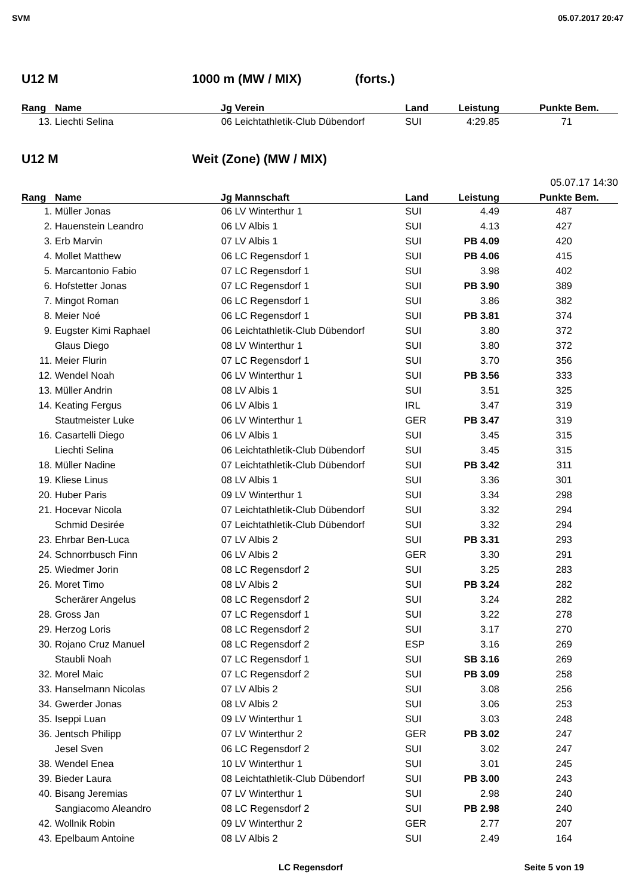SVM 05.07.2017 20:47
U12 M 1000 m (MW / MIX) (forts.)
| Rang | Name | Jg | Verein | Land | Leistung | Punkte | Bem. |
| --- | --- | --- | --- | --- | --- | --- | --- |
| 13. | Liechti Selina | 06 | Leichtathletik-Club Dübendorf | SUI | 4:29.85 | 71 | |
U12 M Weit (Zone) (MW / MIX)
05.07.17 14:30
| Rang | Name | Jg | Mannschaft | Land | Leistung | Punkte | Bem. |
| --- | --- | --- | --- | --- | --- | --- | --- |
| 1. | Müller Jonas | 06 | LV Winterthur 1 | SUI | 4.49 | 487 | |
| 2. | Hauenstein Leandro | 06 | LV Albis 1 | SUI | 4.13 | 427 | |
| 3. | Erb Marvin | 07 | LV Albis 1 | SUI | PB 4.09 | 420 | |
| 4. | Mollet Matthew | 06 | LC Regensdorf 1 | SUI | PB 4.06 | 415 | |
| 5. | Marcantonio Fabio | 07 | LC Regensdorf 1 | SUI | 3.98 | 402 | |
| 6. | Hofstetter Jonas | 07 | LC Regensdorf 1 | SUI | PB 3.90 | 389 | |
| 7. | Mingot Roman | 06 | LC Regensdorf 1 | SUI | 3.86 | 382 | |
| 8. | Meier Noé | 06 | LC Regensdorf 1 | SUI | PB 3.81 | 374 | |
| 9. | Eugster Kimi Raphael | 06 | Leichtathletik-Club Dübendorf | SUI | 3.80 | 372 | |
| | Glaus Diego | 08 | LV Winterthur 1 | SUI | 3.80 | 372 | |
| 11. | Meier Flurin | 07 | LC Regensdorf 1 | SUI | 3.70 | 356 | |
| 12. | Wendel Noah | 06 | LV Winterthur 1 | SUI | PB 3.56 | 333 | |
| 13. | Müller Andrin | 08 | LV Albis 1 | SUI | 3.51 | 325 | |
| 14. | Keating Fergus | 06 | LV Albis 1 | IRL | 3.47 | 319 | |
| | Stautmeister Luke | 06 | LV Winterthur 1 | GER | PB 3.47 | 319 | |
| 16. | Casartelli Diego | 06 | LV Albis 1 | SUI | 3.45 | 315 | |
| | Liechti Selina | 06 | Leichtathletik-Club Dübendorf | SUI | 3.45 | 315 | |
| 18. | Müller Nadine | 07 | Leichtathletik-Club Dübendorf | SUI | PB 3.42 | 311 | |
| 19. | Kliese Linus | 08 | LV Albis 1 | SUI | 3.36 | 301 | |
| 20. | Huber Paris | 09 | LV Winterthur 1 | SUI | 3.34 | 298 | |
| 21. | Hocevar Nicola | 07 | Leichtathletik-Club Dübendorf | SUI | 3.32 | 294 | |
| | Schmid Desirée | 07 | Leichtathletik-Club Dübendorf | SUI | 3.32 | 294 | |
| 23. | Ehrbar Ben-Luca | 07 | LV Albis 2 | SUI | PB 3.31 | 293 | |
| 24. | Schnorrbusch Finn | 06 | LV Albis 2 | GER | 3.30 | 291 | |
| 25. | Wiedmer Jorin | 08 | LC Regensdorf 2 | SUI | 3.25 | 283 | |
| 26. | Moret Timo | 08 | LV Albis 2 | SUI | PB 3.24 | 282 | |
| | Scherärer Angelus | 08 | LC Regensdorf 2 | SUI | 3.24 | 282 | |
| 28. | Gross Jan | 07 | LC Regensdorf 1 | SUI | 3.22 | 278 | |
| 29. | Herzog Loris | 08 | LC Regensdorf 2 | SUI | 3.17 | 270 | |
| 30. | Rojano Cruz Manuel | 08 | LC Regensdorf 2 | ESP | 3.16 | 269 | |
| | Staubli Noah | 07 | LC Regensdorf 1 | SUI | SB 3.16 | 269 | |
| 32. | Morel Maic | 07 | LC Regensdorf 2 | SUI | PB 3.09 | 258 | |
| 33. | Hanselmann Nicolas | 07 | LV Albis 2 | SUI | 3.08 | 256 | |
| 34. | Gwerder Jonas | 08 | LV Albis 2 | SUI | 3.06 | 253 | |
| 35. | Iseppi Luan | 09 | LV Winterthur 1 | SUI | 3.03 | 248 | |
| 36. | Jentsch Philipp | 07 | LV Winterthur 2 | GER | PB 3.02 | 247 | |
| | Jesel Sven | 06 | LC Regensdorf 2 | SUI | 3.02 | 247 | |
| 38. | Wendel Enea | 10 | LV Winterthur 1 | SUI | 3.01 | 245 | |
| 39. | Bieder Laura | 08 | Leichtathletik-Club Dübendorf | SUI | PB 3.00 | 243 | |
| 40. | Bisang Jeremias | 07 | LV Winterthur 1 | SUI | 2.98 | 240 | |
| | Sangiacomo Aleandro | 08 | LC Regensdorf 2 | SUI | PB 2.98 | 240 | |
| 42. | Wollnik Robin | 09 | LV Winterthur 2 | GER | 2.77 | 207 | |
| 43. | Epelbaum Antoine | 08 | LV Albis 2 | SUI | 2.49 | 164 | |
LC Regensdorf Seite 5 von 19